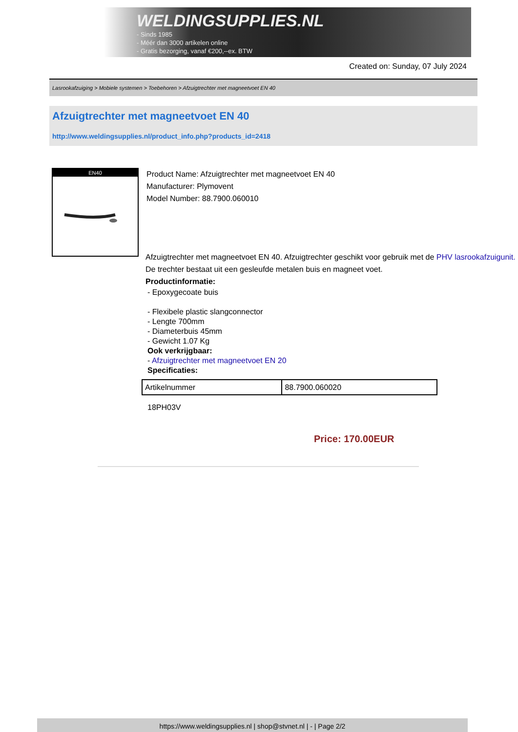WELDINGSUPPLIES.NL
- Sinds 1985
- Méér dan 3000 artikelen online
- Gratis bezorging, vanaf €200,--ex. BTW
Created on: Sunday, 07 July 2024
Lasrookafzuiging > Mobiele systemen > Toebehoren > Afzuigtrechter met magneetvoet EN 40
Afzuigtrechter met magneetvoet EN 40
http://www.weldingsupplies.nl/product_info.php?products_id=2418
EN40
Product Name: Afzuigtrechter met magneetvoet EN 40
Manufacturer: Plymovent
Model Number: 88.7900.060010
Afzuigtrechter met magneetvoet EN 40. Afzuigtrechter geschikt voor gebruik met de PHV lasrookafzuigunit. De trechter bestaat uit een gesleufde metalen buis en magneet voet.
Productinformatie:
- Epoxygecoate buis
- Flexibele plastic slangconnector
- Lengte 700mm
- Diameterbuis 45mm
- Gewicht 1.07 Kg
Ook verkrijgbaar:
- Afzuigtrechter met magneetvoet EN 20
Specificaties:
| Artikelnummer | 88.7900.060020 |
18PH03V
Price: 170.00EUR
https://www.weldingsupplies.nl | shop@stvnet.nl | - | Page 2/2